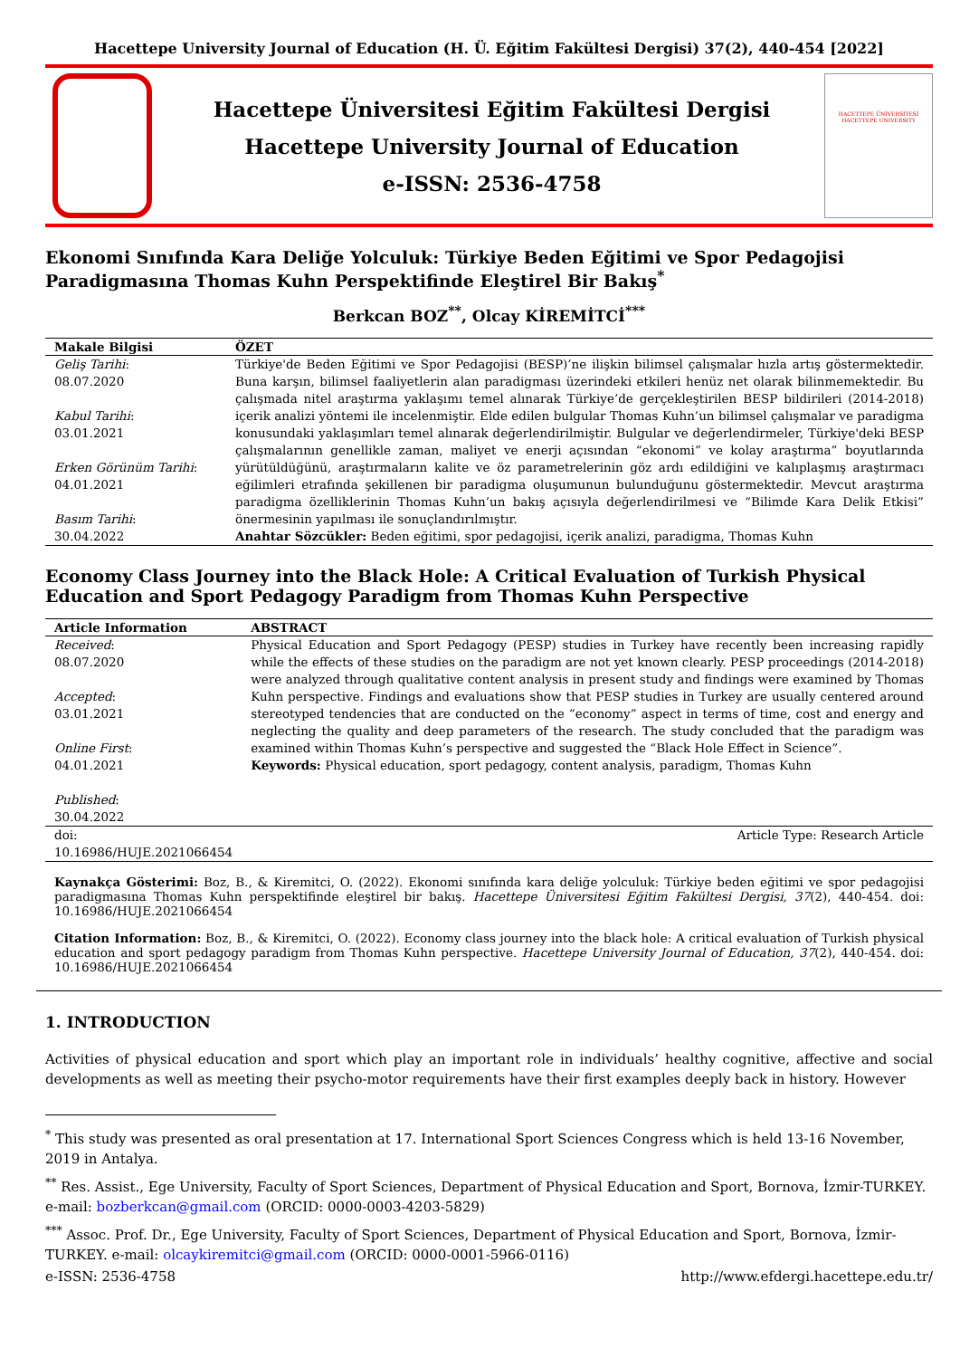Hacettepe University Journal of Education (H. Ü. Eğitim Fakültesi Dergisi) 37(2), 440-454 [2022]
Hacettepe Üniversitesi Eğitim Fakültesi Dergisi
Hacettepe University Journal of Education
e-ISSN: 2536-4758
HACETTEPE ÜNİVERSİTESİ
HACETTEPE UNIVERSITY
Ekonomi Sınıfında Kara Deliğe Yolculuk: Türkiye Beden Eğitimi ve Spor Pedagojisi Paradigmasına Thomas Kuhn Perspektifinde Eleştirel Bir Bakış<sup>*</sup>
Berkcan BOZ<sup>**</sup>, Olcay KİREMİTCİ<sup>***</sup>
| Makale Bilgisi | ÖZET |
| --- | --- |
| Geliş Tarihi : 08.07.2020 Kabul Tarihi : 03.01.2021 Erken Görünüm Tarihi : 04.01.2021 Basım Tarihi : 30.04.2022 | Türkiye'de Beden Eğitimi ve Spor Pedagojisi (BESP)’ne ilişkin bilimsel çalışmalar hızla artış göstermektedir. Buna karşın, bilimsel faaliyetlerin alan paradigması üzerindeki etkileri henüz net olarak bilinmemektedir. Bu çalışmada nitel araştırma yaklaşımı temel alınarak Türkiye’de gerçekleştirilen BESP bildirileri (2014-2018) içerik analizi yöntemi ile incelenmiştir. Elde edilen bulgular Thomas Kuhn’un bilimsel çalışmalar ve paradigma konusundaki yaklaşımları temel alınarak değerlendirilmiştir. Bulgular ve değerlendirmeler, Türkiye'deki BESP çalışmalarının genellikle zaman, maliyet ve enerji açısından “ekonomi” ve kolay araştırma” boyutlarında yürütüldüğünü, araştırmaların kalite ve öz parametrelerinin göz ardı edildiğini ve kalıplaşmış araştırmacı eğilimleri etrafında şekillenen bir paradigma oluşumunun bulunduğunu göstermektedir. Mevcut araştırma paradigma özelliklerinin Thomas Kuhn’un bakış açısıyla değerlendirilmesi ve “Bilimde Kara Delik Etkisi” önermesinin yapılması ile sonuçlandırılmıştır. Anahtar Sözcükler: Beden eğitimi, spor pedagojisi, içerik analizi, paradigma, Thomas Kuhn |
Economy Class Journey into the Black Hole: A Critical Evaluation of Turkish Physical Education and Sport Pedagogy Paradigm from Thomas Kuhn Perspective
| Article Information | ABSTRACT |
| --- | --- |
| Received : 08.07.2020 Accepted : 03.01.2021 Online First : 04.01.2021 Published : 30.04.2022 | Physical Education and Sport Pedagogy (PESP) studies in Turkey have recently been increasing rapidly while the effects of these studies on the paradigm are not yet known clearly. PESP proceedings (2014-2018) were analyzed through qualitative content analysis in present study and findings were examined by Thomas Kuhn perspective. Findings and evaluations show that PESP studies in Turkey are usually centered around stereotyped tendencies that are conducted on the “economy” aspect in terms of time, cost and energy and neglecting the quality and deep parameters of the research. The study concluded that the paradigm was examined within Thomas Kuhn’s perspective and suggested the “Black Hole Effect in Science”. Keywords: Physical education, sport pedagogy, content analysis, paradigm, Thomas Kuhn |
| doi: 10.16986/HUJE.2021066454 | Article Type: Research Article |
Kaynakça Gösterimi: Boz, B., & Kiremitci, O. (2022). Ekonomi sınıfında kara deliğe yolculuk: Türkiye beden eğitimi ve spor pedagojisi paradigmasına Thomas Kuhn perspektifinde eleştirel bir bakış. Hacettepe Üniversitesi Eğitim Fakültesi Dergisi, 37(2), 440-454. doi: 10.16986/HUJE.2021066454
Citation Information: Boz, B., & Kiremitci, O. (2022). Economy class journey into the black hole: A critical evaluation of Turkish physical education and sport pedagogy paradigm from Thomas Kuhn perspective. Hacettepe University Journal of Education, 37(2), 440-454. doi: 10.16986/HUJE.2021066454
1. INTRODUCTION
Activities of physical education and sport which play an important role in individuals’ healthy cognitive, affective and social developments as well as meeting their psycho-motor requirements have their first examples deeply back in history. However
<sup>*</sup> This study was presented as oral presentation at 17. International Sport Sciences Congress which is held 13-16 November, 2019 in Antalya.
<sup>**</sup> Res. Assist., Ege University, Faculty of Sport Sciences, Department of Physical Education and Sport, Bornova, İzmir-TURKEY. e-mail: bozberkcan@gmail.com (ORCID: 0000-0003-4203-5829)
<sup>***</sup> Assoc. Prof. Dr., Ege University, Faculty of Sport Sciences, Department of Physical Education and Sport, Bornova, İzmir-TURKEY. e-mail: olcaykiremitci@gmail.com (ORCID: 0000-0001-5966-0116)
e-ISSN: 2536-4758 http://www.efdergi.hacettepe.edu.tr/